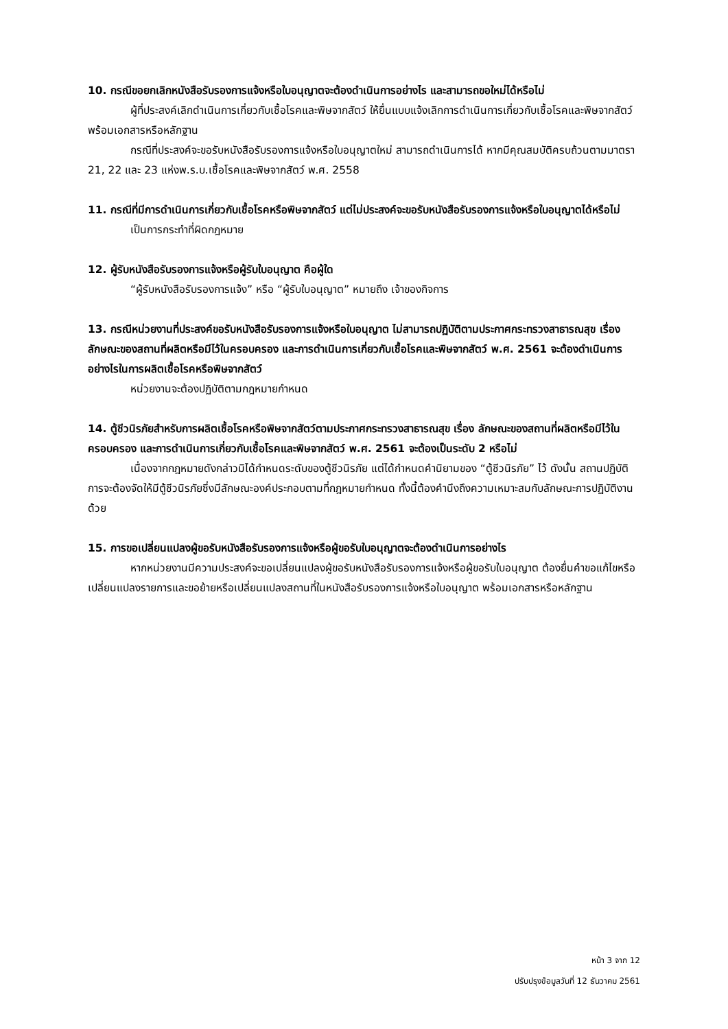10. กรณีขอยกเลิกหนังสือรับรองการแจ้งหรือใบอนุญาตจะต้องดำเนินการอย่างไร และสามารถขอใหม่ได้หรือไม่
ผู้ที่ประสงค์เลิกดำเนินการเกี่ยวกับเชื้อโรคและพิษจากสัตว์ ให้ยื่นแบบแจ้งเลิกการดำเนินการเกี่ยวกับเชื้อโรคและพิษจากสัตว์ พร้อมเอกสารหรือหลักฐาน
กรณีที่ประสงค์จะขอรับหนังสือรับรองการแจ้งหรือใบอนุญาตใหม่ สามารถดำเนินการได้ หากมีคุณสมบัติครบถ้วนตามมาตรา 21, 22 และ 23 แห่งพ.ร.บ.เชื้อโรคและพิษจากสัตว์ พ.ศ. 2558
11. กรณีที่มีการดำเนินการเกี่ยวกับเชื้อโรคหรือพิษจากสัตว์ แต่ไม่ประสงค์จะขอรับหนังสือรับรองการแจ้งหรือใบอนุญาตได้หรือไม่
เป็นการกระทำที่ผิดกฎหมาย
12. ผู้รับหนังสือรับรองการแจ้งหรือผู้รับใบอนุญาต คือผู้ใด
“ผู้รับหนังสือรับรองการแจ้ง” หรือ “ผู้รับใบอนุญาต” หมายถึง เจ้าของกิจการ
13. กรณีหน่วยงานที่ประสงค์ขอรับหนังสือรับรองการแจ้งหรือใบอนุญาต ไม่สามารถปฏิบัติตามประกาศกระทรวงสาธารณสุข เรื่อง ลักษณะของสถานที่ผลิตหรือมีไว้ในครอบครอง และการดำเนินการเกี่ยวกับเชื้อโรคและพิษจากสัตว์ พ.ศ. 2561 จะต้องดำเนินการอย่างไรในการผลิตเชื้อโรคหรือพิษจากสัตว์
หน่วยงานจะต้องปฏิบัติตามกฎหมายกำหนด
14. ตู้ชีวนิรภัยสำหรับการผลิตเชื้อโรคหรือพิษจากสัตว์ตามประกาศกระทรวงสาธารณสุข เรื่อง ลักษณะของสถานที่ผลิตหรือมีไว้ในครอบครอง และการดำเนินการเกี่ยวกับเชื้อโรคและพิษจากสัตว์ พ.ศ. 2561 จะต้องเป็นระดับ 2 หรือไม่
เนื่องจากกฎหมายดังกล่าวมิได้กำหนดระดับของตู้ชีวนิรภัย แต่ได้กำหนดคำนิยามของ “ตู้ชีวนิรภัย” ไว้ ดังนั้น สถานปฏิบัติการจะต้องจัดให้มีตู้ชีวนิรภัยซึ่งมีลักษณะองค์ประกอบตามที่กฎหมายกำหนด ทั้งนี้ต้องคำนึงถึงความเหมาะสมกับลักษณะการปฏิบัติงานด้วย
15. การขอเปลี่ยนแปลงผู้ขอรับหนังสือรับรองการแจ้งหรือผู้ขอรับใบอนุญาตจะต้องดำเนินการอย่างไร
หากหน่วยงานมีความประสงค์จะขอเปลี่ยนแปลงผู้ขอรับหนังสือรับรองการแจ้งหรือผู้ขอรับใบอนุญาต ต้องยื่นคำขอแก้ไขหรือเปลี่ยนแปลงรายการและขอย้ายหรือเปลี่ยนแปลงสถานที่ในหนังสือรับรองการแจ้งหรือใบอนุญาต พร้อมเอกสารหรือหลักฐาน
หน้า 3 จาก 12
ปรับปรุงข้อมูลวันที่ 12 ธันวาคม 2561